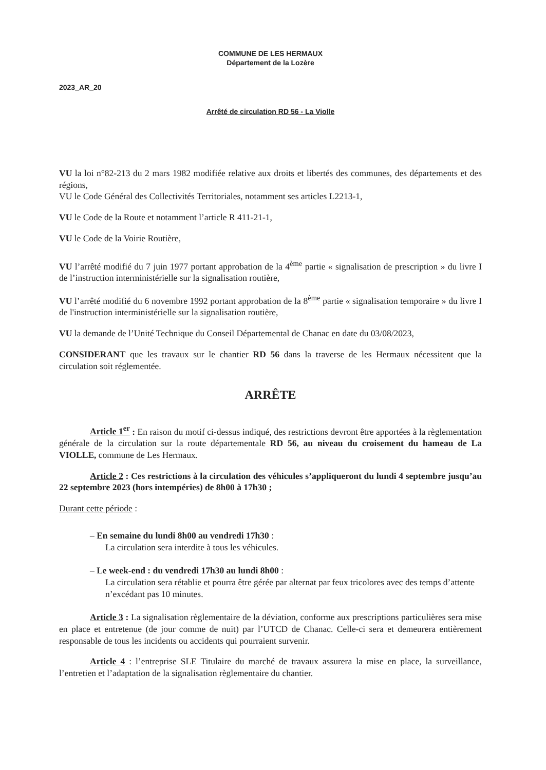COMMUNE DE LES HERMAUX
Département de la Lozère
2023_AR_20
Arrêté de circulation RD 56 - La Violle
VU la loi n°82-213 du 2 mars 1982 modifiée relative aux droits et libertés des communes, des départements et des régions,
VU le Code Général des Collectivités Territoriales, notamment ses articles L2213-1,
VU le Code de la Route et notamment l’article R 411-21-1,
VU le Code de la Voirie Routière,
VU l’arrêté modifié du 7 juin 1977 portant approbation de la 4<sup>ème</sup> partie « signalisation de prescription » du livre I de l’instruction interministérielle sur la signalisation routière,
VU l’arrêté modifié du 6 novembre 1992 portant approbation de la 8<sup>ème</sup> partie « signalisation temporaire » du livre I de l'instruction interministérielle sur la signalisation routière,
VU la demande de l’Unité Technique du Conseil Départemental de Chanac en date du 03/08/2023,
CONSIDERANT que les travaux sur le chantier RD 56 dans la traverse de les Hermaux nécessitent que la circulation soit réglementée.
ARRÊTE
Article 1<sup>er</sup> : En raison du motif ci-dessus indiqué, des restrictions devront être apportées à la règlementation générale de la circulation sur la route départementale RD 56, au niveau du croisement du hameau de La VIOLLE, commune de Les Hermaux.
Article 2 : Ces restrictions à la circulation des véhicules s’appliqueront du lundi 4 septembre jusqu’au 22 septembre 2023 (hors intempéries) de 8h00 à 17h30 ;
Durant cette période :
– En semaine du lundi 8h00 au vendredi 17h30 :
La circulation sera interdite à tous les véhicules.
– Le week-end : du vendredi 17h30 au lundi 8h00 :
La circulation sera rétablie et pourra être gérée par alternat par feux tricolores avec des temps d’attente n’excédant pas 10 minutes.
Article 3 : La signalisation règlementaire de la déviation, conforme aux prescriptions particulières sera mise en place et entretenue (de jour comme de nuit) par l’UTCD de Chanac. Celle-ci sera et demeurera entièrement responsable de tous les incidents ou accidents qui pourraient survenir.
Article 4 : l’entreprise SLE Titulaire du marché de travaux assurera la mise en place, la surveillance, l’entretien et l’adaptation de la signalisation règlementaire du chantier.